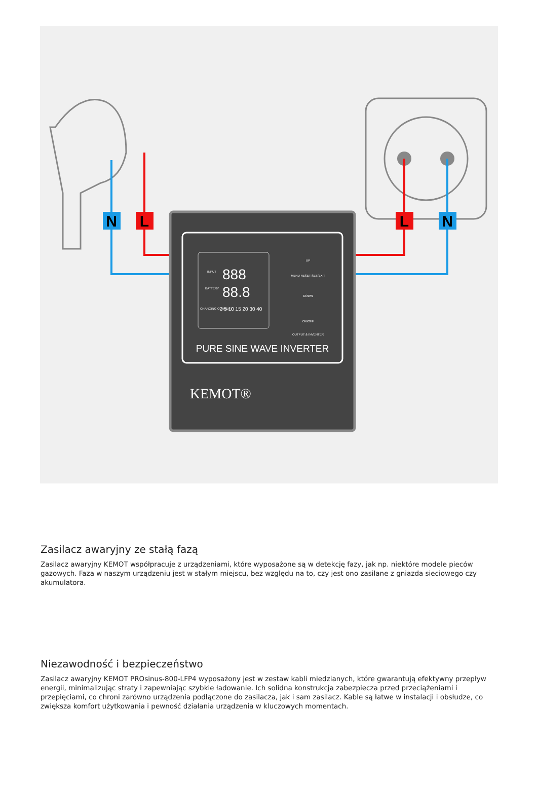N
L
L
N
INPUT
888
BATTERY
88.8
CHARGING CURRENT
3 5 10 15 20 30 40
UP
MENU RESET SET/EXIT
DOWN
ON/OFF
OUTPUT & INVENTER
PURE SINE WAVE INVERTER
KEMOT®
Zasilacz awaryjny ze stałą fazą
Zasilacz awaryjny KEMOT współpracuje z urządzeniami, które wyposażone są w detekcję fazy, jak np. niektóre modele pieców gazowych. Faza w naszym urządzeniu jest w stałym miejscu, bez względu na to, czy jest ono zasilane z gniazda sieciowego czy akumulatora.
Niezawodność i bezpieczeństwo
Zasilacz awaryjny KEMOT PROsinus-800-LFP4 wyposażony jest w zestaw kabli miedzianych, które gwarantują efektywny przepływ energii, minimalizując straty i zapewniając szybkie ładowanie. Ich solidna konstrukcja zabezpiecza przed przeciążeniami i przepięciami, co chroni zarówno urządzenia podłączone do zasilacza, jak i sam zasilacz. Kable są łatwe w instalacji i obsłudze, co zwiększa komfort użytkowania i pewność działania urządzenia w kluczowych momentach.